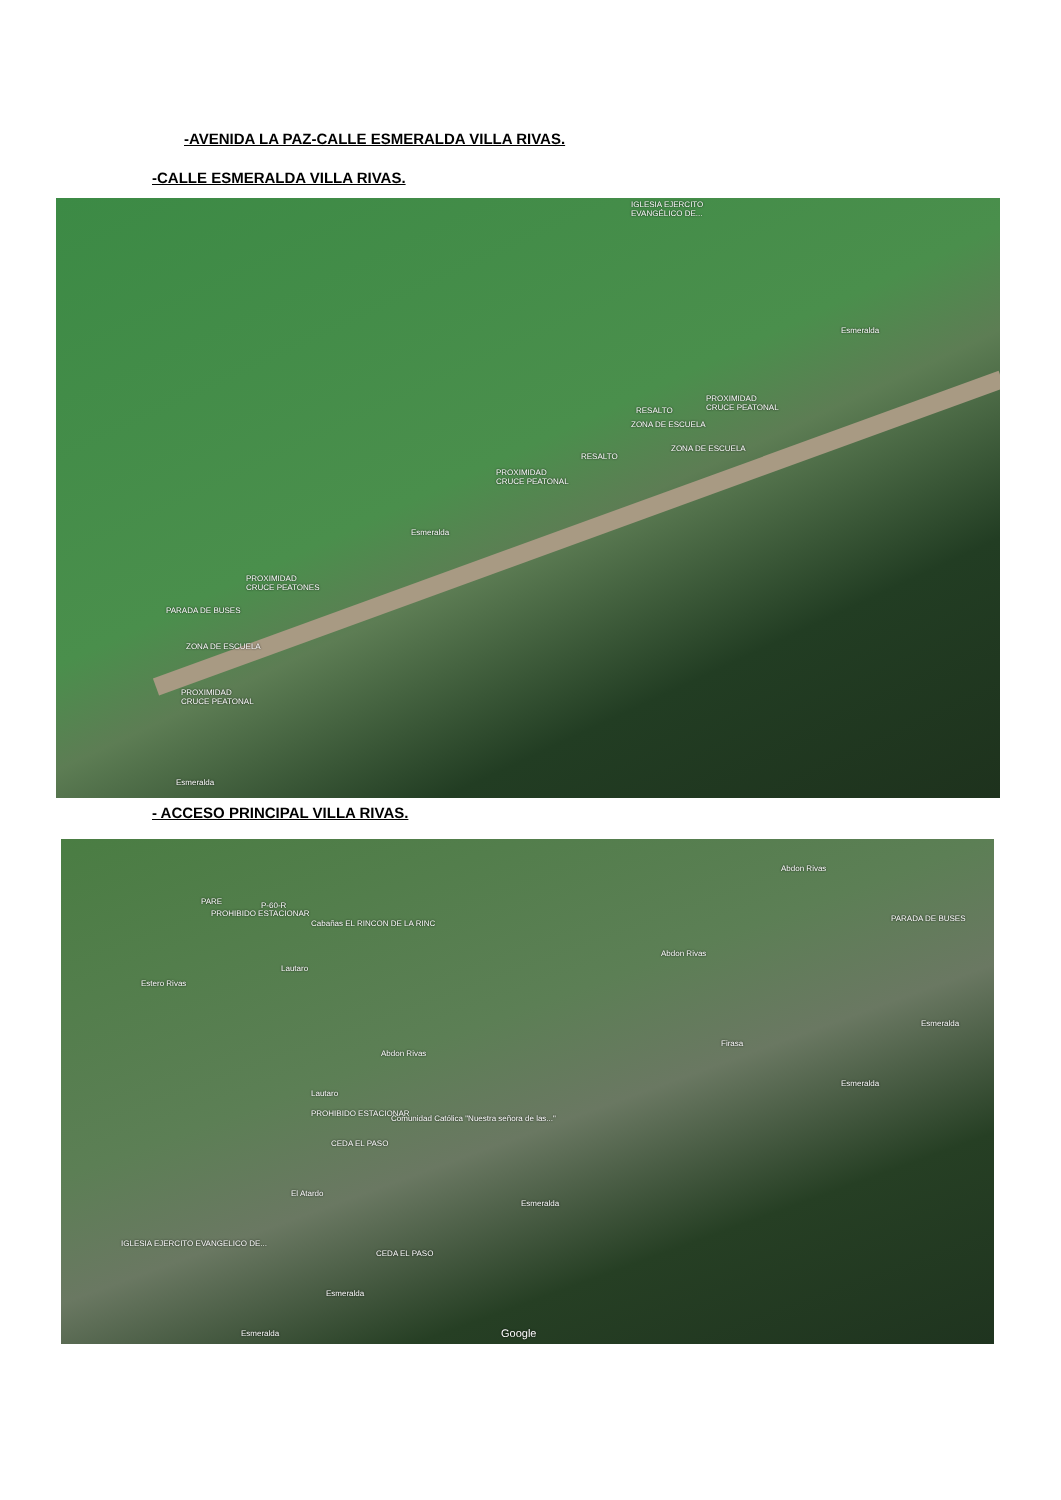-AVENIDA LA PAZ-CALLE ESMERALDA VILLA RIVAS.
-CALLE ESMERALDA VILLA RIVAS.
IGLESIA EJERCITO
EVANGÉLICO DE...
Esmeralda
PROXIMIDAD
CRUCE PEATONAL
RESALTO
ZONA DE ESCUELA
ZONA DE ESCUELA
RESALTO
PROXIMIDAD
CRUCE PEATONAL
Esmeralda
PROXIMIDAD
CRUCE PEATONES
PARADA DE BUSES
ZONA DE ESCUELA
PROXIMIDAD
CRUCE PEATONAL
Esmeralda
- ACCESO PRINCIPAL VILLA RIVAS.
P-60-R
PARE
PROHIBIDO ESTACIONAR
Cabañas EL RINCON DE LA RINC
Abdon Rivas
PARADA DE BUSES
Abdon Rivas
Estero Rivas
Lautaro
Firasa
Esmeralda
Abdon Rivas
Esmeralda
Lautaro
PROHIBIDO ESTACIONAR
Comunidad Católica "Nuestra señora de las..."
CEDA EL PASO
El Atardo
Esmeralda
IGLESIA EJERCITO EVANGELICO DE...
CEDA EL PASO
Esmeralda
Esmeralda Google